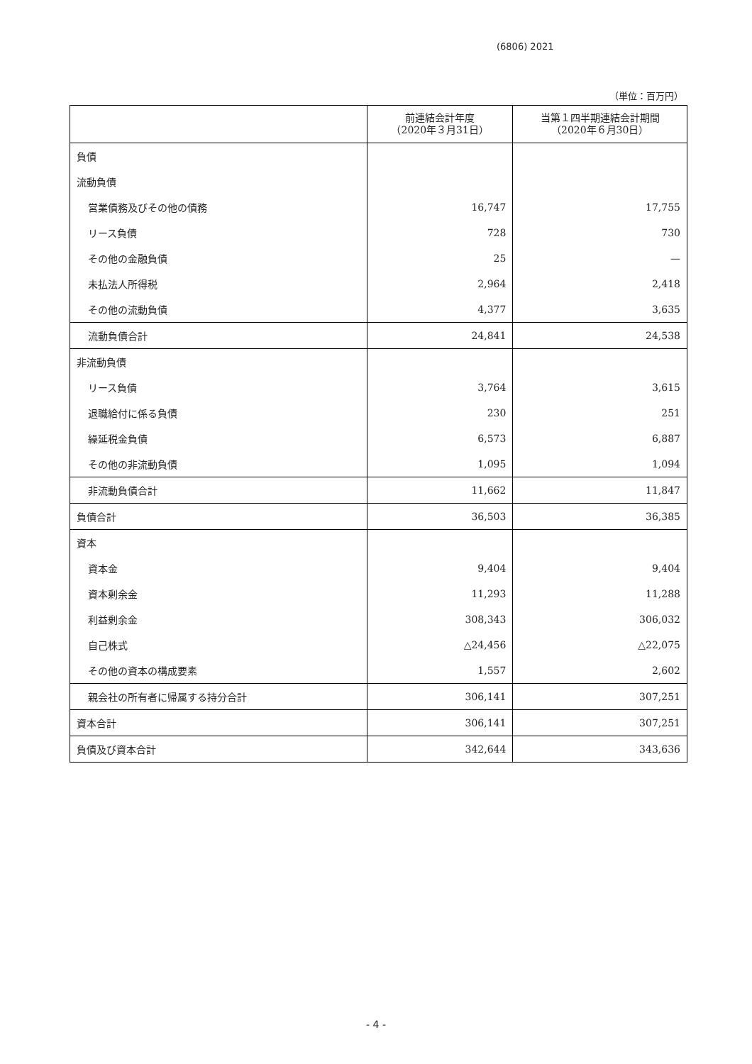(6806) 2021
（単位：百万円）
| | 前連結会計年度 （2020年３月31日） | 当第１四半期連結会計期間 （2020年６月30日） |
| --- | --- | --- |
| 負債 | | |
| 流動負債 | | |
| 営業債務及びその他の債務 | 16,747 | 17,755 |
| リース負債 | 728 | 730 |
| その他の金融負債 | 25 | — |
| 未払法人所得税 | 2,964 | 2,418 |
| その他の流動負債 | 4,377 | 3,635 |
| 流動負債合計 | 24,841 | 24,538 |
| 非流動負債 | | |
| リース負債 | 3,764 | 3,615 |
| 退職給付に係る負債 | 230 | 251 |
| 繰延税金負債 | 6,573 | 6,887 |
| その他の非流動負債 | 1,095 | 1,094 |
| 非流動負債合計 | 11,662 | 11,847 |
| 負債合計 | 36,503 | 36,385 |
| 資本 | | |
| 資本金 | 9,404 | 9,404 |
| 資本剰余金 | 11,293 | 11,288 |
| 利益剰余金 | 308,343 | 306,032 |
| 自己株式 | △24,456 | △22,075 |
| その他の資本の構成要素 | 1,557 | 2,602 |
| 親会社の所有者に帰属する持分合計 | 306,141 | 307,251 |
| 資本合計 | 306,141 | 307,251 |
| 負債及び資本合計 | 342,644 | 343,636 |
- 4 -